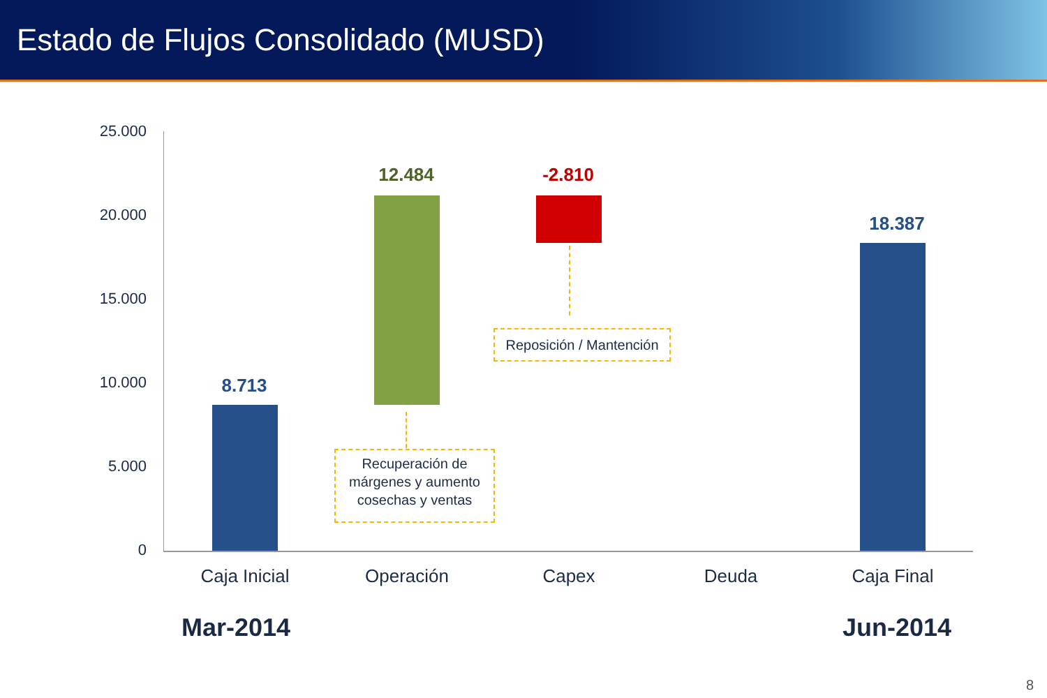Estado de Flujos Consolidado (MUSD)
25.000
20.000
15.000
10.000
5.000
0
8.713
12.484 -2.810
18.387
Recuperación de márgenes y aumento cosechas y ventas
Reposición / Mantención
Caja Inicial Operación Capex Deuda Caja Final
Mar-2014 Jun-2014
8